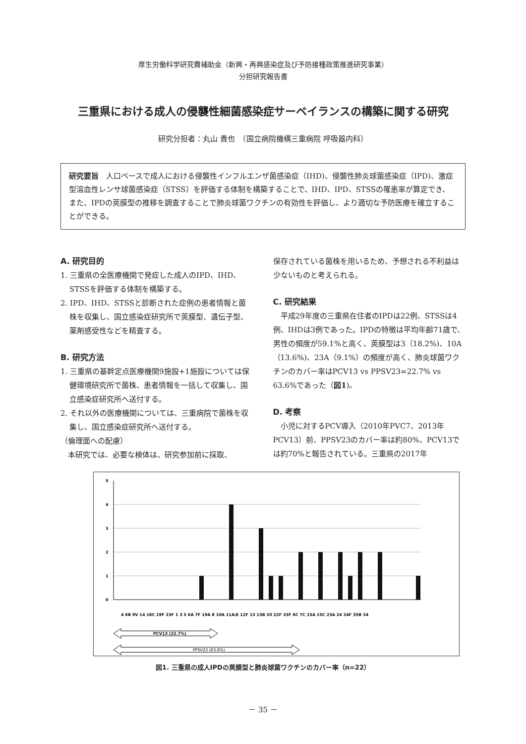厚生労働科学研究費補助金（新興・再興感染症及び予防接種政策推進研究事業）
分担研究報告書
三重県における成人の侵襲性細菌感染症サーベイランスの構築に関する研究
研究分担者：丸山 貴也　（国立病院機構三重病院 呼吸器内科）
研究要旨　人口ベースで成人における侵襲性インフルエンザ菌感染症（IHD)、侵襲性肺炎球菌感染症（IPD)、激症型溶血性レンサ球菌感染症（STSS）を評価する体制を構築することで、IHD、IPD、STSSの罹患率が算定でき、また、IPDの莢膜型の推移を調査することで肺炎球菌ワクチンの有効性を評価し、より適切な予防医療を確立することができる。
A. 研究目的
1. 三重県の全医療機関で発症した成人のIPD、IHD、STSSを評価する体制を構築する。
2. IPD、IHD、STSSと診断された症例の患者情報と菌株を収集し、国立感染症研究所で莢膜型、遺伝子型、薬剤感受性などを精査する。
B. 研究方法
1. 三重県の基幹定点医療機関9施設+1施設については保健環境研究所で菌株、患者情報を一括して収集し、国立感染症研究所へ送付する。
2. それ以外の医療機関については、三重病院で菌株を収集し、国立感染症研究所へ送付する。
（倫理面への配慮）
　本研究では、必要な検体は、研究参加前に採取、
保存されている菌株を用いるため、予想される不利益は少ないものと考えられる。
C. 研究結果
　平成29年度の三重県在住者のIPDは22例、STSSは4例、IHDは3例であった。IPDの特徴は平均年齢71歳で、男性の頻度が59.1%と高く、莢膜型は3（18.2%)、10A（13.6%)、23A（9.1%）の頻度が高く、肺炎球菌ワクチンのカバー率はPCV13 vs PPSV23=22.7% vs 63.6%であった（図1)。
D. 考察
　小児に対するPCV導入（2010年PVC7、2013年PCV13）前、PPSV23のカバー率は約80%、PCV13では約70%と報告されている。三重県の2017年
5
4
3
2
1
0
4 6B 9V 14 18C 19F 23F 1 3 5 6A 7F 19A 8 10A 11A/E 12F 13 15B 20 22F 33F 6C 7C 15A 15C 23A 24 24F 35B 34
PCV13 (22.7%)
PPSV23 (63.6%)
図1. 三重県の成人IPDの莢膜型と肺炎球菌ワクチンのカバー率（n=22）
－ 35 －